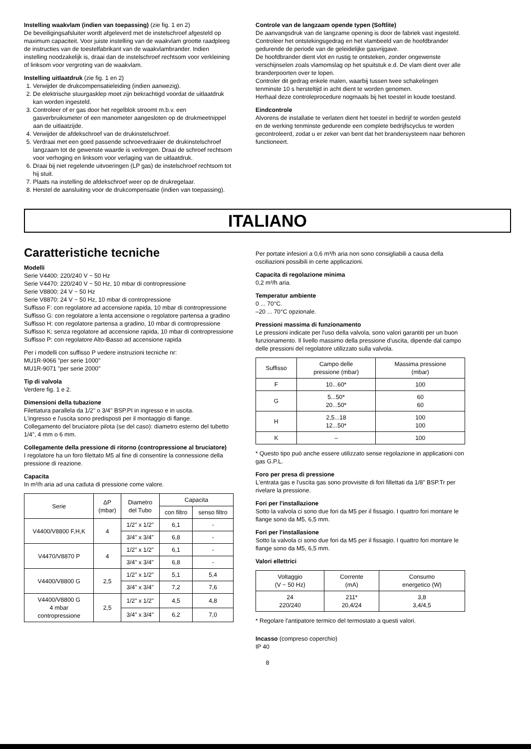Instelling waakvlam (indien van toepassing) (zie fig. 1 en 2)
De beveiligingsafsluiter wordt afgeleverd met de instelschroef afgesteld op maximum capaciteit. Voor juiste instelling van de waakvlam grootte raadpleeg de instructies van de toestelfabrikant van de waakvlambrander. Indien instelling noodzakelijk is, draai dan de instelschroef rechtsom voor verkleining of linksom voor vergroting van de waakvlam.
Instelling uitlaatdruk (zie fig. 1 en 2)
1. Verwijder de drukcompensatieleiding (indien aanwezig).
2. De elektrische stuurgasklep moet zijn bekrachtigd voordat de uitlaatdruk kan worden ingesteld.
3. Controleer of er gas door het regelblok stroomt m.b.v. een gasverbruiksmeter of een manometer aangesloten op de drukmeetnippel aan de uitlaatzijde.
4. Verwijder de afdekschroef van de drukinstelschroef.
5. Verdraai met een goed passende schroevedraaier de drukinstelschroef langzaam tot de gewenste waarde is verkregen. Draai de schroef rechtsom voor verhoging en linksom voor verlaging van de uitlaatdruk.
6. Draai bij niet regelende uitvoeringen (LP gas) de instelschroef rechtsom tot hij stuit.
7. Plaats na instelling de afdekschroef weer op de drukregelaar.
8. Herstel de aansluiting voor de drukcompensatie (indien van toepassing).
Controle van de langzaam opende typen (Softlite)
De aanvangsdruk van de langzame opening is door de fabriek vast ingesteld.
Controleer het ontstekingsgedrag en het vlambeeld van de hoofdbrander gedurende de periode van de geleidelijke gasvrijgave.
De hoofdbrander dient vlot en rustig te ontsteken, zonder ongewenste verschijnselen zoals vlamomslag op het spuitstuk e.d. De vlam dient over alle branderpoorten over te lopen.
Controler dit gedrag enkele malen, waarbij tussen twee schakelingen tenminste 10 s hersteltijd in acht dient te worden genomen.
Herhaal deze controleprocedure nogmaals bij het toestel in koude toestand.
Eindcontrole
Alvorens de installatie te verlaten dient het toestel in bedrijf te worden gesteld en de werking tenminste gedurende een complete bedrijfscyclus te worden gecontroleerd, zodat u er zeker van bent dat het brandersysteem naar behoren functioneert.
ITALIANO
Caratteristiche tecniche
Modelli
Serie V4400: 220/240 V ~ 50 Hz
Serie V4470: 220/240 V ~ 50 Hz, 10 mbar di contropressione
Serie V8800: 24 V ~ 50 Hz
Serie V8870: 24 V ~ 50 Hz, 10 mbar di contropressione
Suffisso F: con regolatore ad accensione rapida, 10 mbar di contropressione
Suffisso G: con regolatore a lenta accensione o regolatore partensa a gradino
Suffisso H: con regolatore partensa a gradino, 10 mbar di contropressione
Suffisso K: senza regolatore ad accensione rapida, 10 mbar di contropressione
Suffisso P: con regolatore Alto-Basso ad accensione rapida
Per i modelli con suffisso P vedere instruzioni tecniche nr:
MU1R-9066 "per serie 1000"
MU1R-9071 "per serie 2000"
Tip di valvola
Verdere fig. 1 e 2.
Dimensioni della tubazione
Filettatura parallela da 1/2" o 3/4" BSP.PI in ingresso e in uscita.
L'ingresso e l'uscita sono predisposti per il montaggio di flange.
Collegamento del bruciatore pilota (se del caso): diametro esterno del tubetto 1/4", 4 mm o 6 mm.
Collegamente della pressione di ritorno (contropressione al bruciatore)
I regolatore ha un foro filettato M5 al fine di consentire la connessione della pressione di reazione.
Capacita
In m³/h aria ad una caduta di pressione come valore.
| Serie | ΔP (mbar) | Diametro del Tubo | Capacita | |
| --- | --- | --- | --- | --- |
| | | | con filtro | senso filtro |
| V4400/V8800 F,H,K | 4 | 1/2" x 1/2" | 6,1 | - |
| | | 3/4" x 3/4" | 6,8 | - |
| V4470/V8870 P | 4 | 1/2" x 1/2" | 6,1 | - |
| | | 3/4" x 3/4" | 6,8 | - |
| V4400/V8800 G | 2,5 | 1/2" x 1/2" | 5,1 | 5,4 |
| | | 3/4" x 3/4" | 7,2 | 7,6 |
| V4400/V8800 G 4 mbar contropressione | 2,5 | 1/2" x 1/2" | 4,5 | 4,8 |
| | | 3/4" x 3/4" | 6,2 | 7,0 |
Per portate infesiori a 0,6 m³/h aria non sono consigliabili a causa della osciliazioni possibili in certe applicazioni.
Capacita di regolazione minima
0,2 m³/h aria.
Temperatur ambiente
0 ... 70°C.
–20 ... 70°C opzionale.
Pressioni massima di funzionamento
Le pressioni indicate per l'uso della valvola, sono valori garantiti per un buon funzionamento. Il livello massimo della pressione d'uscita, dipende dal campo delle pressioni del regolatore utilizzato sulla valvola.
| Suffisso | Campo delle pressione (mbar) | Massima pressione (mbar) |
| --- | --- | --- |
| F | 10...60* | 100 |
| G | 5...50* 20...50* | 60 60 |
| H | 2,5...18 12...50* | 100 100 |
| K | – | 100 |
* Questo tipo può anche essere utilizzato sense regolazione in applicationi con gas G.P.L.
Foro per presa di pressione
L'entrata gas e l'uscita gas sono provvistte di fori fillettati da 1/8" BSP.Tr per rivelare la pressione.
Fori per l'installazione
Sotto la valvola ci sono due fori da M5 per il fissagio. I quattro fori montare le flange sono da M5, 6,5 mm.
Fori per l'installasione
Sotto la valvola ci sono due fori da M5 per il fissagio. I quattro fori montare le flange sono da M5, 6,5 mm.
Valori ellettrici
| Voltaggio (V ~ 50 Hz) | Corrente (mA) | Consumo energetico (W) |
| --- | --- | --- |
| 24 220/240 | 211* 20,4/24 | 3,8 3,4/4,5 |
* Regolare l'antipatore termico del termostato a questi valori.
Incasso (compreso coperchio)
IP 40
8